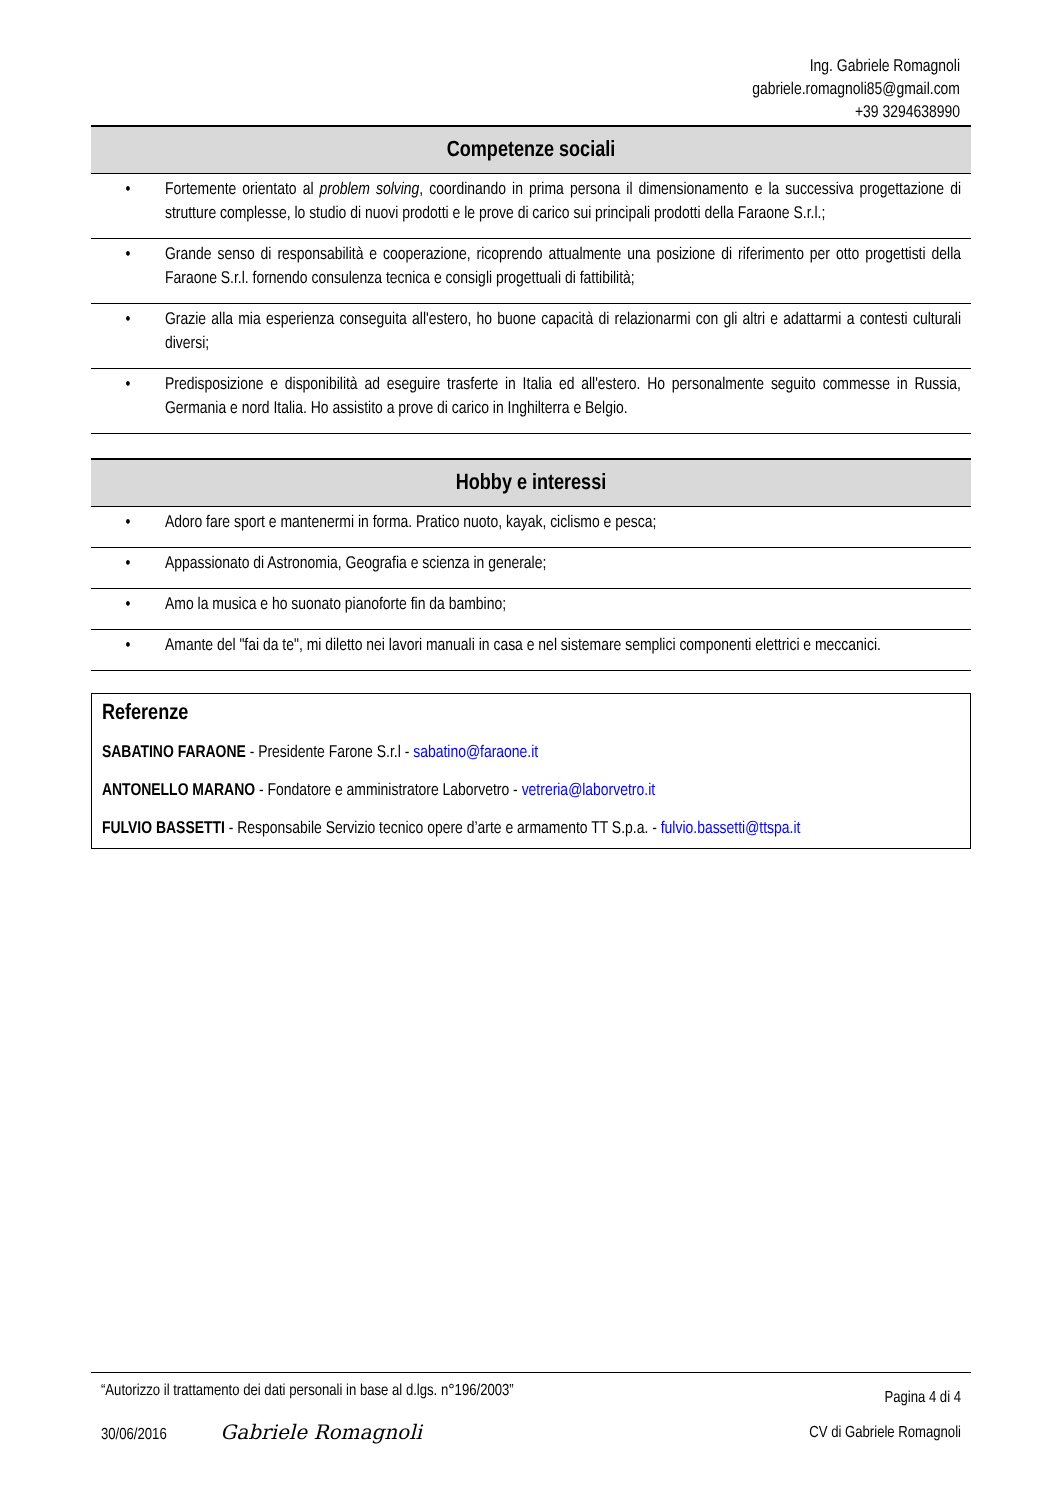Ing. Gabriele Romagnoli
gabriele.romagnoli85@gmail.com
+39 3294638990
Competenze sociali
• Fortemente orientato al problem solving, coordinando in prima persona il dimensionamento e la successiva progettazione di strutture complesse, lo studio di nuovi prodotti e le prove di carico sui principali prodotti della Faraone S.r.l.;
• Grande senso di responsabilità e cooperazione, ricoprendo attualmente una posizione di riferimento per otto progettisti della Faraone S.r.l. fornendo consulenza tecnica e consigli progettuali di fattibilità;
• Grazie alla mia esperienza conseguita all'estero, ho buone capacità di relazionarmi con gli altri e adattarmi a contesti culturali diversi;
• Predisposizione e disponibilità ad eseguire trasferte in Italia ed all'estero. Ho personalmente seguito commesse in Russia, Germania e nord Italia. Ho assistito a prove di carico in Inghilterra e Belgio.
Hobby e interessi
• Adoro fare sport e mantenermi in forma. Pratico nuoto, kayak, ciclismo e pesca;
• Appassionato di Astronomia, Geografia e scienza in generale;
• Amo la musica e ho suonato pianoforte fin da bambino;
• Amante del "fai da te", mi diletto nei lavori manuali in casa e nel sistemare semplici componenti elettrici e meccanici.
Referenze
SABATINO FARAONE - Presidente Farone S.r.l - sabatino@faraone.it
ANTONELLO MARANO - Fondatore e amministratore Laborvetro - vetreria@laborvetro.it
FULVIO BASSETTI - Responsabile Servizio tecnico opere d’arte e armamento TT S.p.a. - fulvio.bassetti@ttspa.it
“Autorizzo il trattamento dei dati personali in base al d.lgs. n°196/2003” Pagina 4 di 4
30/06/2016 Gabriele Romagnoli CV di Gabriele Romagnoli